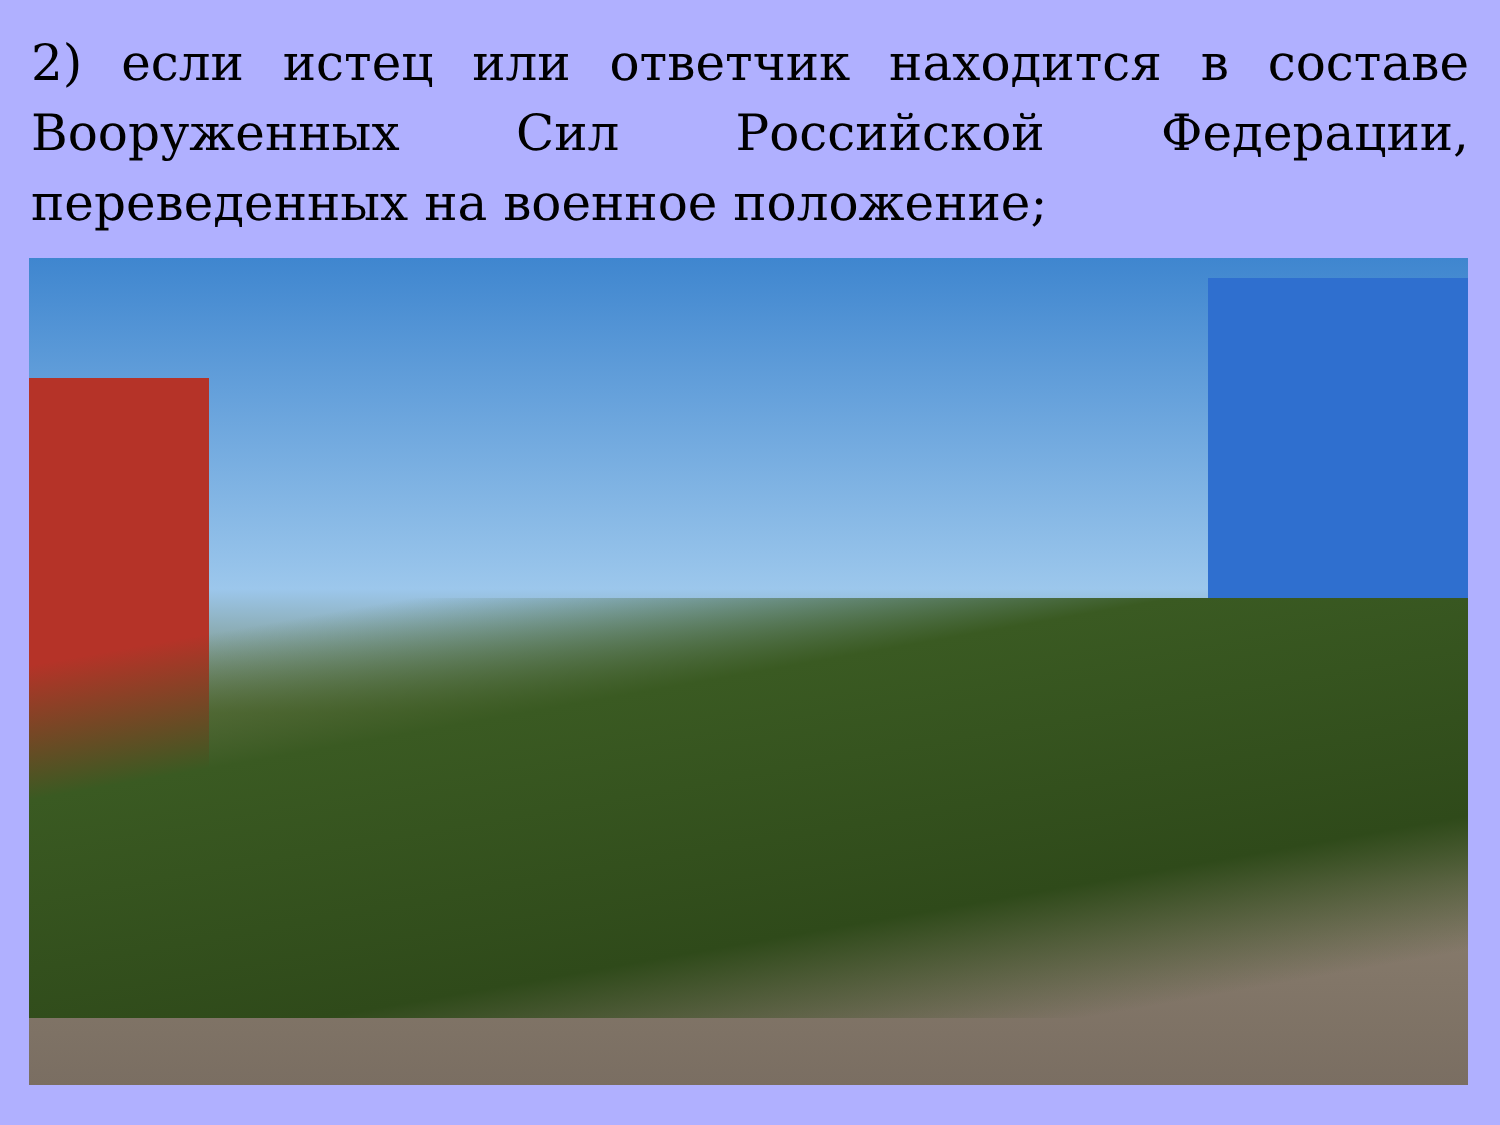2) если истец или ответчик находится в составе Вооруженных Сил Российской Федерации, переведенных на военное положение;